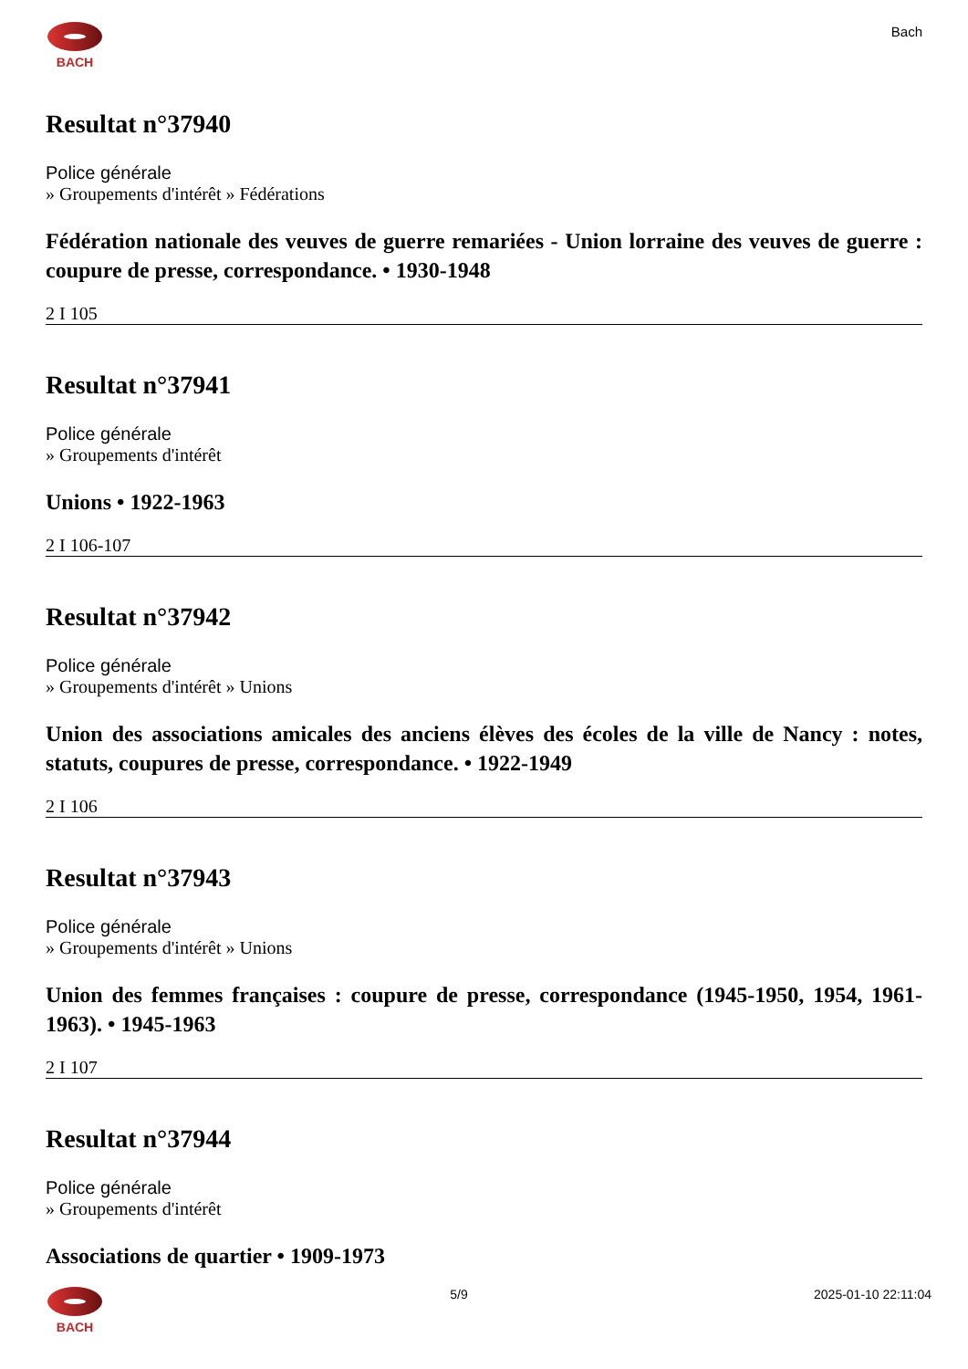BACH Bach
Resultat n°37940
Police générale
» Groupements d'intérêt » Fédérations
Fédération nationale des veuves de guerre remariées - Union lorraine des veuves de guerre : coupure de presse, correspondance. • 1930-1948
2 I 105
Resultat n°37941
Police générale
» Groupements d'intérêt
Unions • 1922-1963
2 I 106-107
Resultat n°37942
Police générale
» Groupements d'intérêt » Unions
Union des associations amicales des anciens élèves des écoles de la ville de Nancy : notes, statuts, coupures de presse, correspondance. • 1922-1949
2 I 106
Resultat n°37943
Police générale
» Groupements d'intérêt » Unions
Union des femmes françaises : coupure de presse, correspondance (1945-1950, 1954, 1961-1963). • 1945-1963
2 I 107
Resultat n°37944
Police générale
» Groupements d'intérêt
Associations de quartier • 1909-1973
BACH 5/9 2025-01-10 22:11:04